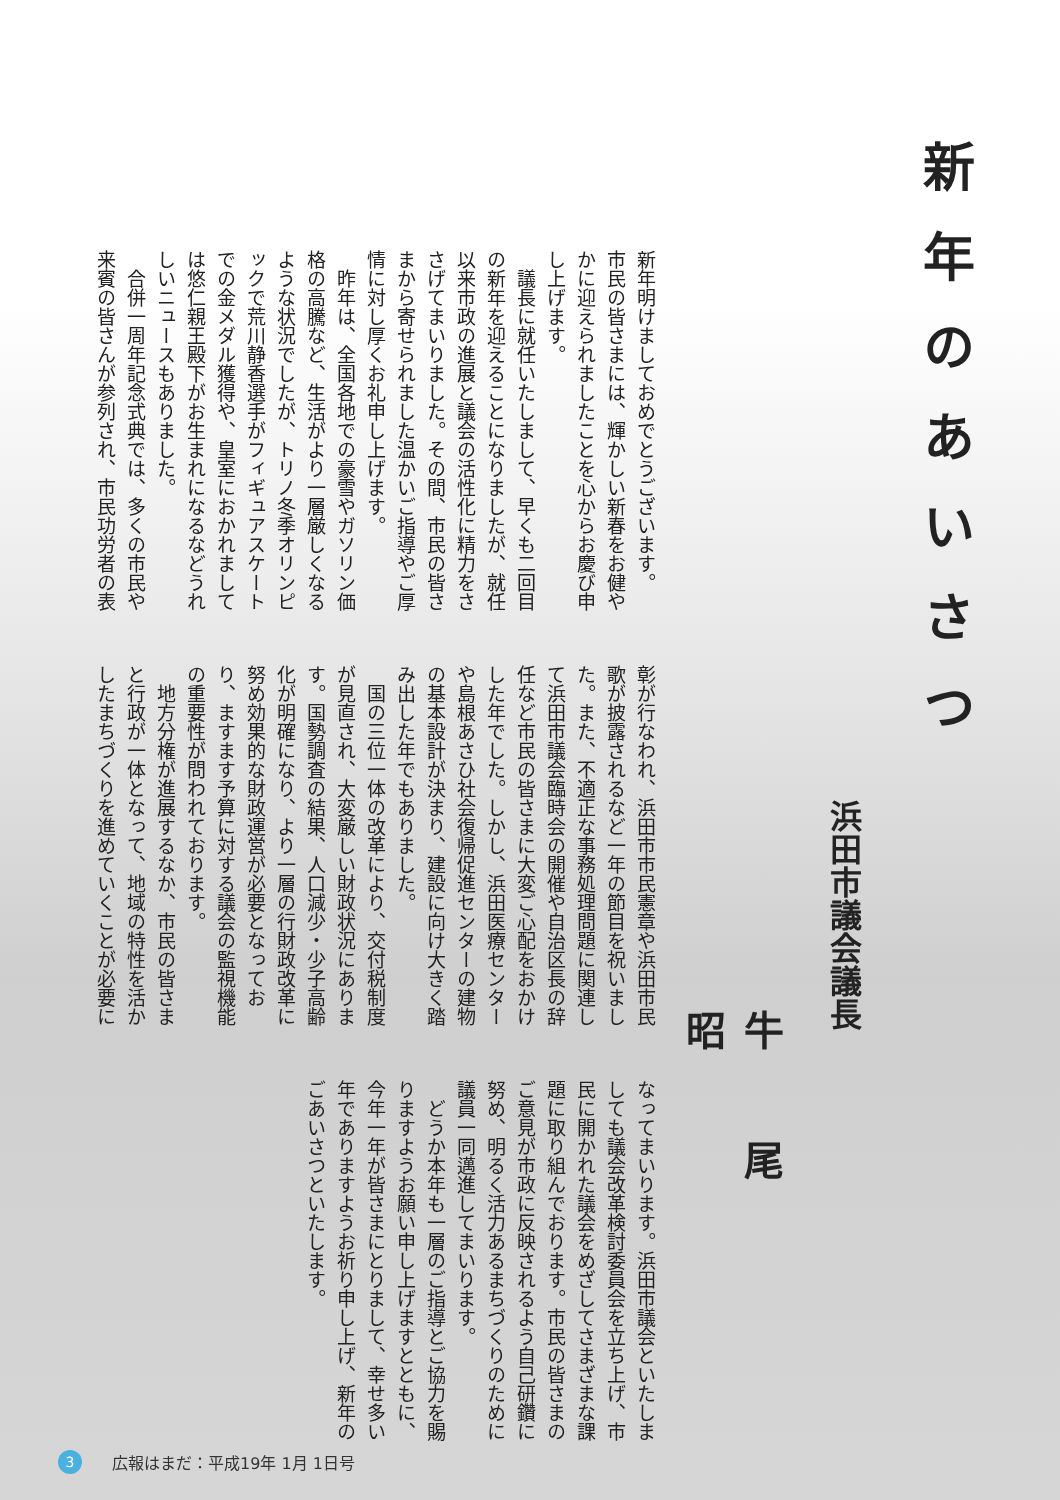新年のあいさつ
浜田市議会議長
牛尾 昭
新年明けましておめでとうございます。
市民の皆さまには、輝かしい新春をお健やかに迎えられましたことを心からお慶び申し上げます。
　議長に就任いたしまして、早くも二回目の新年を迎えることになりましたが、就任以来市政の進展と議会の活性化に精力をささげてまいりました。その間、市民の皆さまから寄せられました温かいご指導やご厚情に対し厚くお礼申し上げます。
　昨年は、全国各地での豪雪やガソリン価格の高騰など、生活がより一層厳しくなるような状況でしたが、トリノ冬季オリンピックで荒川静香選手がフィギュアスケートでの金メダル獲得や、皇室におかれましては悠仁親王殿下がお生まれになるなどうれしいニュースもありました。
　合併一周年記念式典では、多くの市民や来賓の皆さんが参列され、市民功労者の表
彰が行なわれ、浜田市市民憲章や浜田市民歌が披露されるなど一年の節目を祝いました。また、不適正な事務処理問題に関連して浜田市議会臨時会の開催や自治区長の辞任など市民の皆さまに大変ご心配をおかけした年でした。しかし、浜田医療センターや島根あさひ社会復帰促進センターの建物の基本設計が決まり、建設に向け大きく踏み出した年でもありました。
　国の三位一体の改革により、交付税制度が見直され、大変厳しい財政状況にあります。国勢調査の結果、人口減少・少子高齢化が明確になり、より一層の行財政改革に努め効果的な財政運営が必要となっており、ますます予算に対する議会の監視機能の重要性が問われております。
　地方分権が進展するなか、市民の皆さまと行政が一体となって、地域の特性を活かしたまちづくりを進めていくことが必要に
なってまいります。浜田市議会といたしましても議会改革検討委員会を立ち上げ、市民に開かれた議会をめざしてさまざまな課題に取り組んでおります。市民の皆さまのご意見が市政に反映されるよう自己研鑽に努め、明るく活力あるまちづくりのために議員一同邁進してまいります。
　どうか本年も一層のご指導とご協力を賜りますようお願い申し上げますとともに、今年一年が皆さまにとりまして、幸せ多い年でありますようお祈り申し上げ、新年のごあいさつといたします。
3 広報はまだ：平成19年 1月 1日号